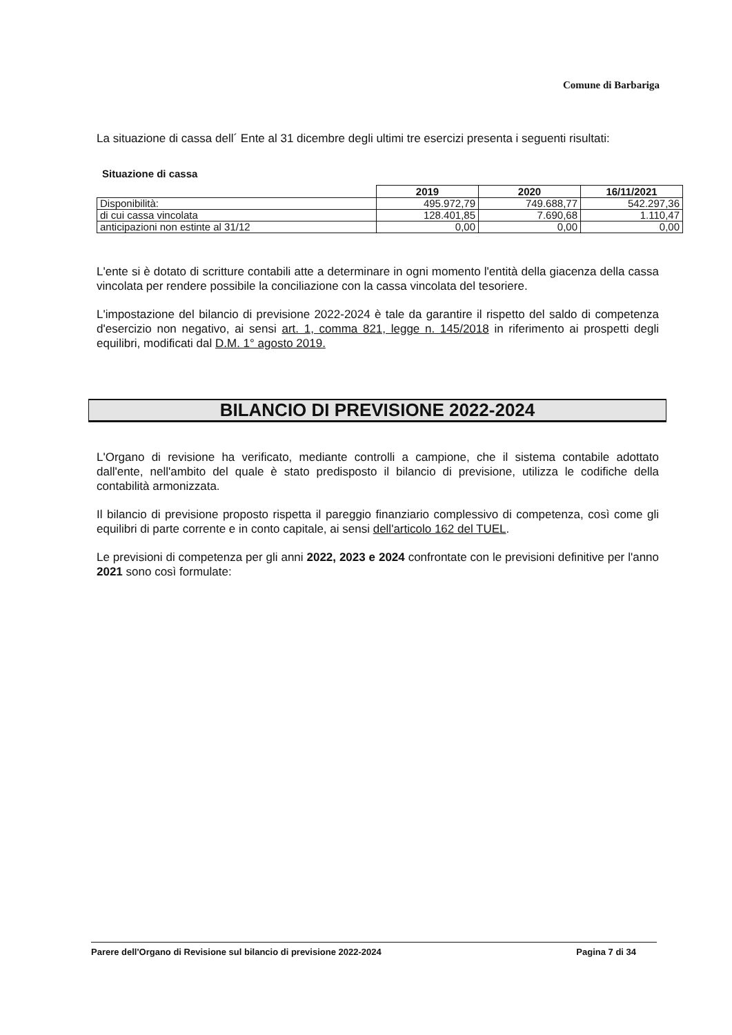Comune di Barbariga
La situazione di cassa dell´ Ente al 31 dicembre degli ultimi tre esercizi presenta i seguenti risultati:
Situazione di cassa
| | 2019 | 2020 | 16/11/2021 |
| Disponibilità: | 495.972,79 | 749.688,77 | 542.297,36 |
| di cui cassa vincolata | 128.401,85 | 7.690,68 | 1.110,47 |
| anticipazioni non estinte al 31/12 | 0,00 | 0,00 | 0,00 |
L'ente si è dotato di scritture contabili atte a determinare in ogni momento l'entità della giacenza della cassa vincolata per rendere possibile la conciliazione con la cassa vincolata del tesoriere.
L'impostazione del bilancio di previsione 2022-2024 è tale da garantire il rispetto del saldo di competenza d'esercizio non negativo, ai sensi art. 1, comma 821, legge n. 145/2018 in riferimento ai prospetti degli equilibri, modificati dal D.M. 1° agosto 2019.
BILANCIO DI PREVISIONE 2022-2024
L'Organo di revisione ha verificato, mediante controlli a campione, che il sistema contabile adottato dall'ente, nell'ambito del quale è stato predisposto il bilancio di previsione, utilizza le codifiche della contabilità armonizzata.
Il bilancio di previsione proposto rispetta il pareggio finanziario complessivo di competenza, così come gli equilibri di parte corrente e in conto capitale, ai sensi dell'articolo 162 del TUEL.
Le previsioni di competenza per gli anni 2022, 2023 e 2024 confrontate con le previsioni definitive per l'anno 2021 sono così formulate:
Parere dell'Organo di Revisione sul bilancio di previsione 2022-2024 Pagina 7 di 34